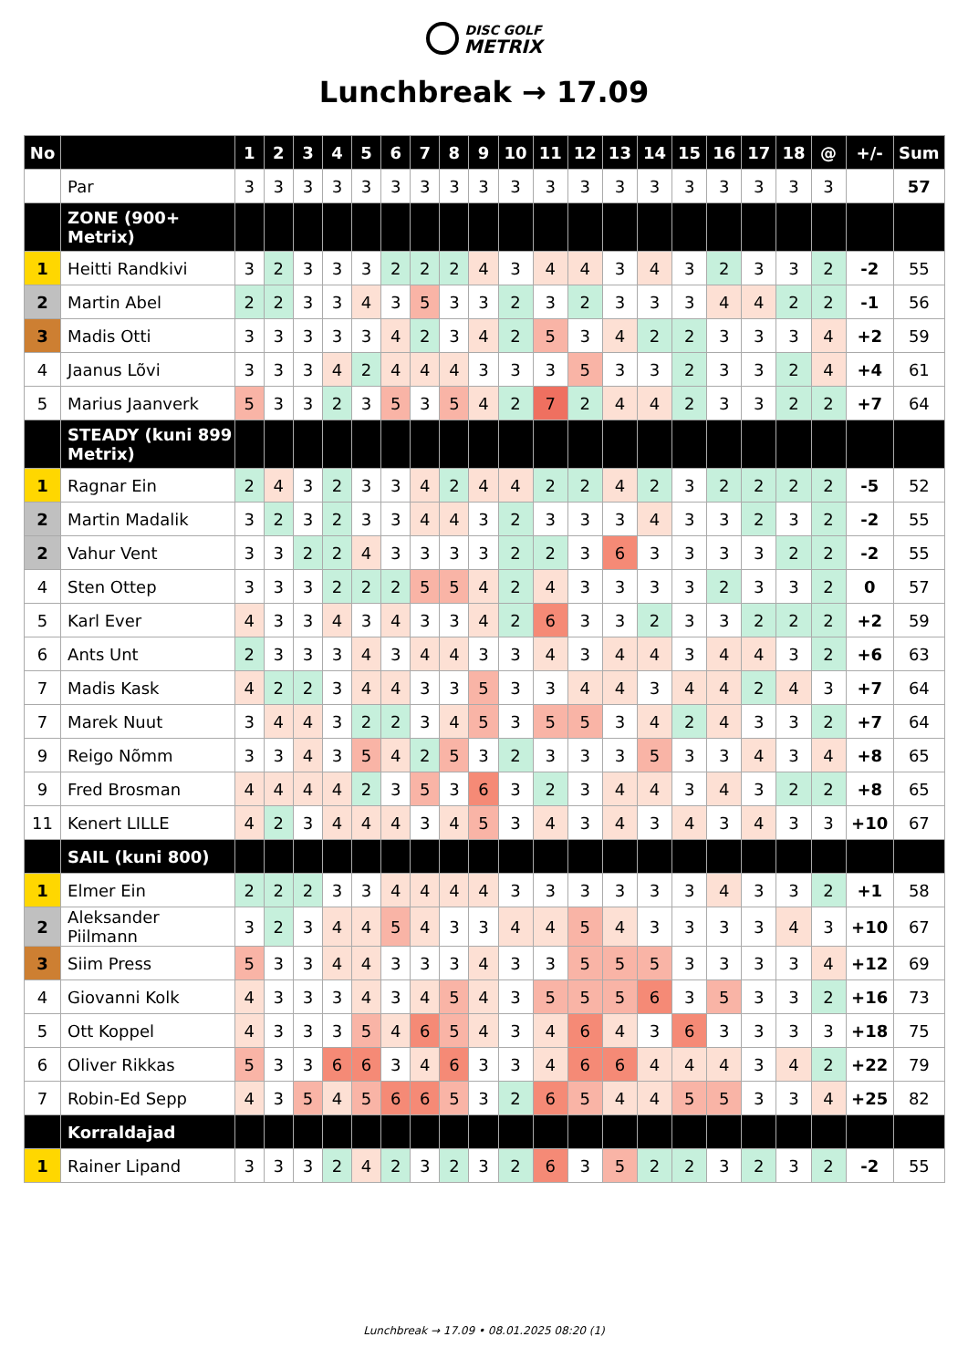DISC GOLF
METRIX
Lunchbreak → 17.09
| No | | 1 | 2 | 3 | 4 | 5 | 6 | 7 | 8 | 9 | 10 | 11 | 12 | 13 | 14 | 15 | 16 | 17 | 18 | @ | +/- | Sum |
| --- | --- | --- | --- | --- | --- | --- | --- | --- | --- | --- | --- | --- | --- | --- | --- | --- | --- | --- | --- | --- | --- | --- |
| | Par | 3 | 3 | 3 | 3 | 3 | 3 | 3 | 3 | 3 | 3 | 3 | 3 | 3 | 3 | 3 | 3 | 3 | 3 | 3 | | 57 |
| | ZONE (900+ Metrix) | | | | | | | | | | | | | | | | | | | | | |
| 1 | Heitti Randkivi | 3 | 2 | 3 | 3 | 3 | 2 | 2 | 2 | 4 | 3 | 4 | 4 | 3 | 4 | 3 | 2 | 3 | 3 | 2 | -2 | 55 |
| 2 | Martin Abel | 2 | 2 | 3 | 3 | 4 | 3 | 5 | 3 | 3 | 2 | 3 | 2 | 3 | 3 | 3 | 4 | 4 | 2 | 2 | -1 | 56 |
| 3 | Madis Otti | 3 | 3 | 3 | 3 | 3 | 4 | 2 | 3 | 4 | 2 | 5 | 3 | 4 | 2 | 2 | 3 | 3 | 3 | 4 | +2 | 59 |
| 4 | Jaanus Lõvi | 3 | 3 | 3 | 4 | 2 | 4 | 4 | 4 | 3 | 3 | 3 | 5 | 3 | 3 | 2 | 3 | 3 | 2 | 4 | +4 | 61 |
| 5 | Marius Jaanverk | 5 | 3 | 3 | 2 | 3 | 5 | 3 | 5 | 4 | 2 | 7 | 2 | 4 | 4 | 2 | 3 | 3 | 2 | 2 | +7 | 64 |
| | STEADY (kuni 899 Metrix) | | | | | | | | | | | | | | | | | | | | | |
| 1 | Ragnar Ein | 2 | 4 | 3 | 2 | 3 | 3 | 4 | 2 | 4 | 4 | 2 | 2 | 4 | 2 | 3 | 2 | 2 | 2 | 2 | -5 | 52 |
| 2 | Martin Madalik | 3 | 2 | 3 | 2 | 3 | 3 | 4 | 4 | 3 | 2 | 3 | 3 | 3 | 4 | 3 | 3 | 2 | 3 | 2 | -2 | 55 |
| 2 | Vahur Vent | 3 | 3 | 2 | 2 | 4 | 3 | 3 | 3 | 3 | 2 | 2 | 3 | 6 | 3 | 3 | 3 | 3 | 2 | 2 | -2 | 55 |
| 4 | Sten Ottep | 3 | 3 | 3 | 2 | 2 | 2 | 5 | 5 | 4 | 2 | 4 | 3 | 3 | 3 | 3 | 2 | 3 | 3 | 2 | 0 | 57 |
| 5 | Karl Ever | 4 | 3 | 3 | 4 | 3 | 4 | 3 | 3 | 4 | 2 | 6 | 3 | 3 | 2 | 3 | 3 | 2 | 2 | 2 | +2 | 59 |
| 6 | Ants Unt | 2 | 3 | 3 | 3 | 4 | 3 | 4 | 4 | 3 | 3 | 4 | 3 | 4 | 4 | 3 | 4 | 4 | 3 | 2 | +6 | 63 |
| 7 | Madis Kask | 4 | 2 | 2 | 3 | 4 | 4 | 3 | 3 | 5 | 3 | 3 | 4 | 4 | 3 | 4 | 4 | 2 | 4 | 3 | +7 | 64 |
| 7 | Marek Nuut | 3 | 4 | 4 | 3 | 2 | 2 | 3 | 4 | 5 | 3 | 5 | 5 | 3 | 4 | 2 | 4 | 3 | 3 | 2 | +7 | 64 |
| 9 | Reigo Nõmm | 3 | 3 | 4 | 3 | 5 | 4 | 2 | 5 | 3 | 2 | 3 | 3 | 3 | 5 | 3 | 3 | 4 | 3 | 4 | +8 | 65 |
| 9 | Fred Brosman | 4 | 4 | 4 | 4 | 2 | 3 | 5 | 3 | 6 | 3 | 2 | 3 | 4 | 4 | 3 | 4 | 3 | 2 | 2 | +8 | 65 |
| 11 | Kenert LILLE | 4 | 2 | 3 | 4 | 4 | 4 | 3 | 4 | 5 | 3 | 4 | 3 | 4 | 3 | 4 | 3 | 4 | 3 | 3 | +10 | 67 |
| | SAIL (kuni 800) | | | | | | | | | | | | | | | | | | | | | |
| 1 | Elmer Ein | 2 | 2 | 2 | 3 | 3 | 4 | 4 | 4 | 4 | 3 | 3 | 3 | 3 | 3 | 3 | 4 | 3 | 3 | 2 | +1 | 58 |
| 2 | Aleksander Piilmann | 3 | 2 | 3 | 4 | 4 | 5 | 4 | 3 | 3 | 4 | 4 | 5 | 4 | 3 | 3 | 3 | 3 | 4 | 3 | +10 | 67 |
| 3 | Siim Press | 5 | 3 | 3 | 4 | 4 | 3 | 3 | 3 | 4 | 3 | 3 | 5 | 5 | 5 | 3 | 3 | 3 | 3 | 4 | +12 | 69 |
| 4 | Giovanni Kolk | 4 | 3 | 3 | 3 | 4 | 3 | 4 | 5 | 4 | 3 | 5 | 5 | 5 | 6 | 3 | 5 | 3 | 3 | 2 | +16 | 73 |
| 5 | Ott Koppel | 4 | 3 | 3 | 3 | 5 | 4 | 6 | 5 | 4 | 3 | 4 | 6 | 4 | 3 | 6 | 3 | 3 | 3 | 3 | +18 | 75 |
| 6 | Oliver Rikkas | 5 | 3 | 3 | 6 | 6 | 3 | 4 | 6 | 3 | 3 | 4 | 6 | 6 | 4 | 4 | 4 | 3 | 4 | 2 | +22 | 79 |
| 7 | Robin-Ed Sepp | 4 | 3 | 5 | 4 | 5 | 6 | 6 | 5 | 3 | 2 | 6 | 5 | 4 | 4 | 5 | 5 | 3 | 3 | 4 | +25 | 82 |
| | Korraldajad | | | | | | | | | | | | | | | | | | | | | |
| 1 | Rainer Lipand | 3 | 3 | 3 | 2 | 4 | 2 | 3 | 2 | 3 | 2 | 6 | 3 | 5 | 2 | 2 | 3 | 2 | 3 | 2 | -2 | 55 |
Lunchbreak → 17.09 • 08.01.2025 08:20 (1)